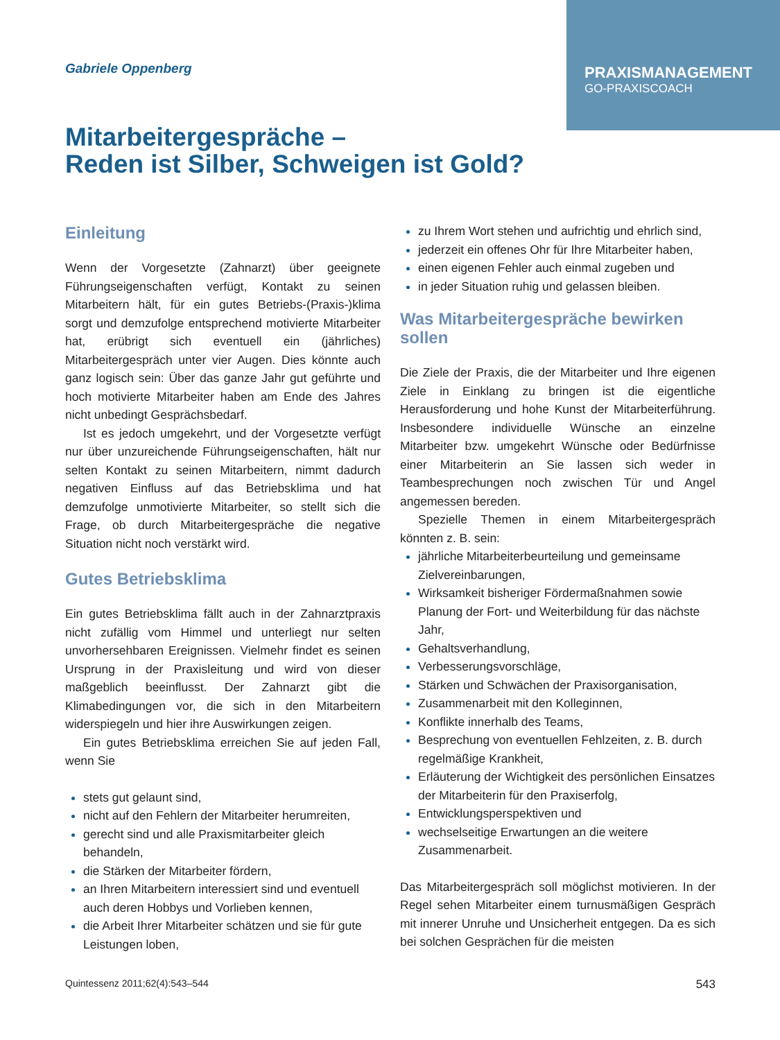PRAXISMANAGEMENT
GO-PRAXISCOACH
Gabriele Oppenberg
Mitarbeitergespräche –
Reden ist Silber, Schweigen ist Gold?
Einleitung
Wenn der Vorgesetzte (Zahnarzt) über geeignete Führungseigenschaften verfügt, Kontakt zu seinen Mitarbeitern hält, für ein gutes Betriebs-(Praxis-)klima sorgt und demzufolge entsprechend motivierte Mitarbeiter hat, erübrigt sich eventuell ein (jährliches) Mitarbeitergespräch unter vier Augen. Dies könnte auch ganz logisch sein: Über das ganze Jahr gut geführte und hoch motivierte Mitarbeiter haben am Ende des Jahres nicht unbedingt Gesprächsbedarf.
Ist es jedoch umgekehrt, und der Vorgesetzte verfügt nur über unzureichende Führungseigenschaften, hält nur selten Kontakt zu seinen Mitarbeitern, nimmt dadurch negativen Einfluss auf das Betriebsklima und hat demzufolge unmotivierte Mitarbeiter, so stellt sich die Frage, ob durch Mitarbeitergespräche die negative Situation nicht noch verstärkt wird.
Gutes Betriebsklima
Ein gutes Betriebsklima fällt auch in der Zahnarztpraxis nicht zufällig vom Himmel und unterliegt nur selten unvorhersehbaren Ereignissen. Vielmehr findet es seinen Ursprung in der Praxisleitung und wird von dieser maßgeblich beeinflusst. Der Zahnarzt gibt die Klimabedingungen vor, die sich in den Mitarbeitern widerspiegeln und hier ihre Auswirkungen zeigen.
Ein gutes Betriebsklima erreichen Sie auf jeden Fall, wenn Sie
stets gut gelaunt sind,
nicht auf den Fehlern der Mitarbeiter herumreiten,
gerecht sind und alle Praxismitarbeiter gleich behandeln,
die Stärken der Mitarbeiter fördern,
an Ihren Mitarbeitern interessiert sind und eventuell auch deren Hobbys und Vorlieben kennen,
die Arbeit Ihrer Mitarbeiter schätzen und sie für gute Leistungen loben,
zu Ihrem Wort stehen und aufrichtig und ehrlich sind,
jederzeit ein offenes Ohr für Ihre Mitarbeiter haben,
einen eigenen Fehler auch einmal zugeben und
in jeder Situation ruhig und gelassen bleiben.
Was Mitarbeitergespräche bewirken sollen
Die Ziele der Praxis, die der Mitarbeiter und Ihre eigenen Ziele in Einklang zu bringen ist die eigentliche Herausforderung und hohe Kunst der Mitarbeiterführung. Insbesondere individuelle Wünsche an einzelne Mitarbeiter bzw. umgekehrt Wünsche oder Bedürfnisse einer Mitarbeiterin an Sie lassen sich weder in Teambesprechungen noch zwischen Tür und Angel angemessen bereden.
Spezielle Themen in einem Mitarbeitergespräch könnten z. B. sein:
jährliche Mitarbeiterbeurteilung und gemeinsame Zielvereinbarungen,
Wirksamkeit bisheriger Fördermaßnahmen sowie Planung der Fort- und Weiterbildung für das nächste Jahr,
Gehaltsverhandlung,
Verbesserungsvorschläge,
Stärken und Schwächen der Praxisorganisation,
Zusammenarbeit mit den Kolleginnen,
Konflikte innerhalb des Teams,
Besprechung von eventuellen Fehlzeiten, z. B. durch regelmäßige Krankheit,
Erläuterung der Wichtigkeit des persönlichen Einsatzes der Mitarbeiterin für den Praxiserfolg,
Entwicklungsperspektiven und
wechselseitige Erwartungen an die weitere Zusammenarbeit.
Das Mitarbeitergespräch soll möglichst motivieren. In der Regel sehen Mitarbeiter einem turnusmäßigen Gespräch mit innerer Unruhe und Unsicherheit entgegen. Da es sich bei solchen Gesprächen für die meisten
Quintessenz 2011;62(4):543–544 543